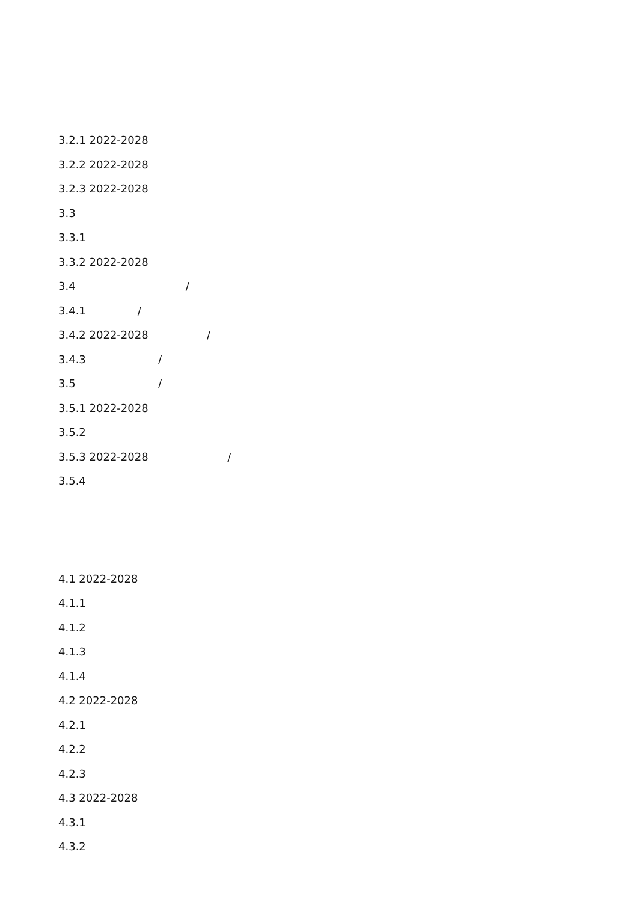3.2.1 2022-2028
3.2.2 2022-2028
3.2.3 2022-2028
3.3
3.3.1
3.3.2 2022-2028
3.4 /
3.4.1 /
3.4.2 2022-2028 /
3.4.3 /
3.5 /
3.5.1 2022-2028
3.5.2
3.5.3 2022-2028 /
3.5.4
4.1 2022-2028
4.1.1
4.1.2
4.1.3
4.1.4
4.2 2022-2028
4.2.1
4.2.2
4.2.3
4.3 2022-2028
4.3.1
4.3.2